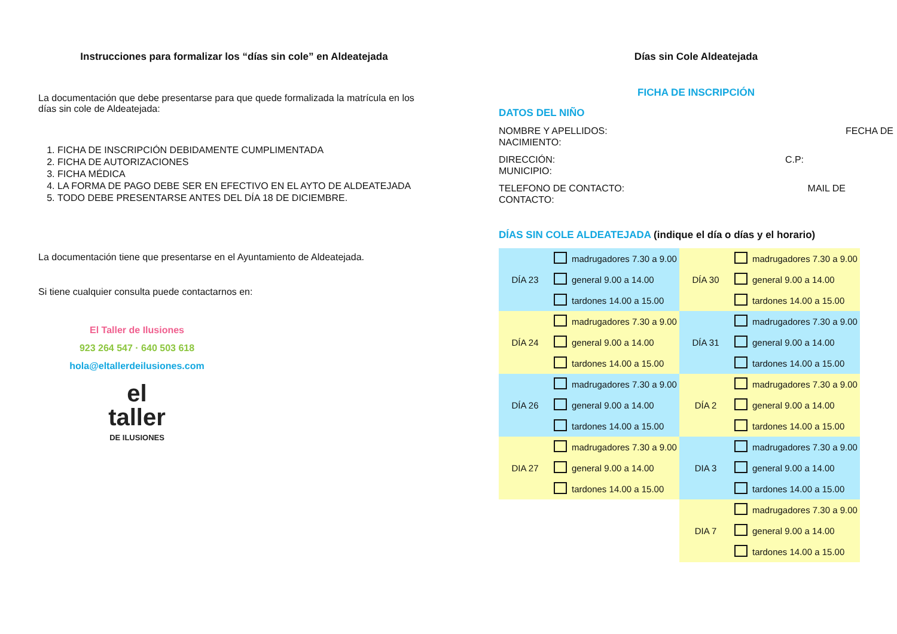Instrucciones para formalizar los “días sin cole” en Aldeatejada
La documentación que debe presentarse para que quede formalizada la matrícula en los días sin cole de Aldeatejada:
1. FICHA DE INSCRIPCIÓN DEBIDAMENTE CUMPLIMENTADA
2. FICHA DE AUTORIZACIONES
3. FICHA MÉDICA
4. LA FORMA DE PAGO DEBE SER EN EFECTIVO EN EL AYTO DE ALDEATEJADA
5. TODO DEBE PRESENTARSE ANTES DEL DÍA 18 DE DICIEMBRE.
La documentación tiene que presentarse en el Ayuntamiento de Aldeatejada.
Si tiene cualquier consulta puede contactarnos en:
El Taller de Ilusiones
923 264 547 · 640 503 618
hola@eltallerdeilusiones.com
el
taller
DE ILUSIONES
Días sin Cole Aldeatejada
FICHA DE INSCRIPCIÓN
DATOS DEL NIÑO
NOMBRE Y APELLIDOS: FECHA DE
NACIMIENTO:
DIRECCIÓN: C.P:
MUNICIPIO:
TELEFONO DE CONTACTO: MAIL DE
CONTACTO:
DÍAS SIN COLE ALDEATEJADA (indique el día o días y el horario)
| DÍA 23 | | madrugadores 7.30 a 9.00 | DÍA 30 | | madrugadores 7.30 a 9.00 |
| | | general 9.00 a 14.00 | | | general 9.00 a 14.00 |
| | | tardones 14.00 a 15.00 | | | tardones 14.00 a 15.00 |
| DÍA 24 | | madrugadores 7.30 a 9.00 | DÍA 31 | | madrugadores 7.30 a 9.00 |
| | | general 9.00 a 14.00 | | | general 9.00 a 14.00 |
| | | tardones 14.00 a 15.00 | | | tardones 14.00 a 15.00 |
| DÍA 26 | | madrugadores 7.30 a 9.00 | DÍA 2 | | madrugadores 7.30 a 9.00 |
| | | general 9.00 a 14.00 | | | general 9.00 a 14.00 |
| | | tardones 14.00 a 15.00 | | | tardones 14.00 a 15.00 |
| DIA 27 | | madrugadores 7.30 a 9.00 | DIA 3 | | madrugadores 7.30 a 9.00 |
| | | general 9.00 a 14.00 | | | general 9.00 a 14.00 |
| | | tardones 14.00 a 15.00 | | | tardones 14.00 a 15.00 |
| | | | DIA 7 | | madrugadores 7.30 a 9.00 |
| | | | | | general 9.00 a 14.00 |
| | | | | | tardones 14.00 a 15.00 |